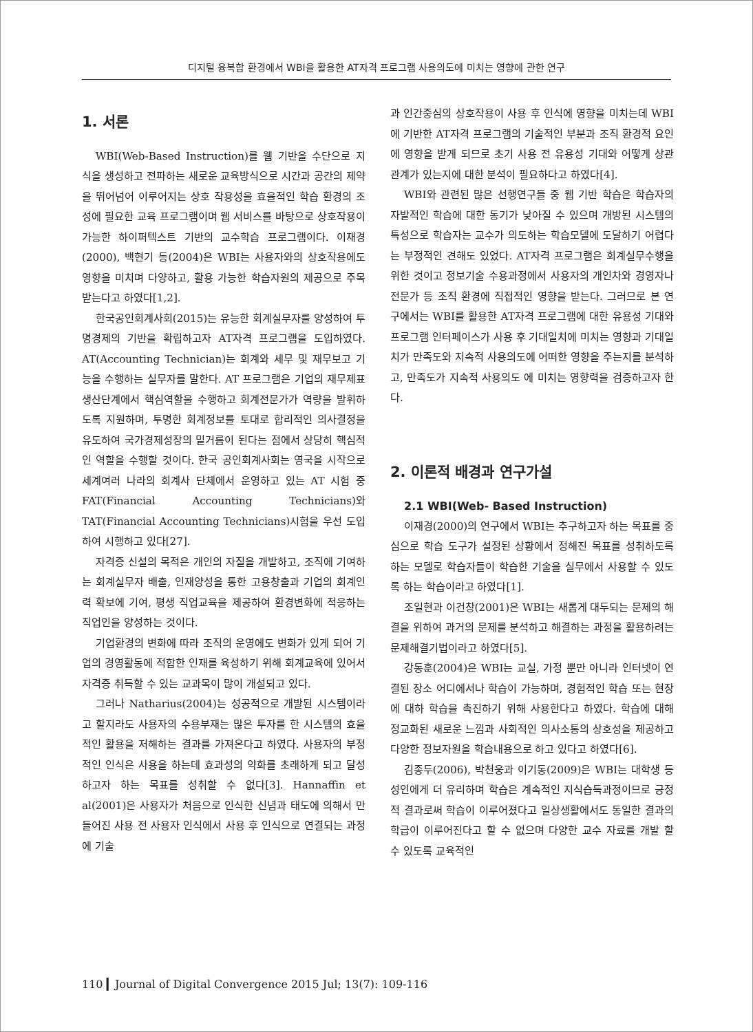디지털 융복합 환경에서 WBI을 활용한 AT자격 프로그램 사용의도에 미치는 영향에 관한 연구
1. 서론
WBI(Web-Based Instruction)를 웹 기반을 수단으로 지식을 생성하고 전파하는 새로운 교육방식으로 시간과 공간의 제약을 뛰어넘어 이루어지는 상호 작용성을 효율적인 학습 환경의 조성에 필요한 교육 프로그램이며 웹 서비스를 바탕으로 상호작용이 가능한 하이퍼텍스트 기반의 교수학습 프로그램이다. 이재경(2000), 백현기 등(2004)은 WBI는 사용자와의 상호작용에도 영향을 미치며 다양하고, 활용 가능한 학습자원의 제공으로 주목 받는다고 하였다[1,2].
한국공인회계사회(2015)는 유능한 회계실무자를 양성하여 투명경제의 기반을 확립하고자 AT자격 프로그램을 도입하였다. AT(Accounting Technician)는 회계와 세무 및 재무보고 기능을 수행하는 실무자를 말한다. AT 프로그램은 기업의 재무제표 생산단계에서 핵심역할을 수행하고 회계전문가가 역량을 발휘하도록 지원하며, 투명한 회계정보를 토대로 합리적인 의사결정을 유도하여 국가경제성장의 밑거름이 된다는 점에서 상당히 핵심적인 역할을 수행할 것이다. 한국 공인회계사회는 영국을 시작으로 세계여러 나라의 회계사 단체에서 운영하고 있는 AT 시험 중 FAT(Financial Accounting Technicians)와 TAT(Financial Accounting Technicians)시험을 우선 도입하여 시행하고 있다[27].
자격증 신설의 목적은 개인의 자질을 개발하고, 조직에 기여하는 회계실무자 배출, 인재양성을 통한 고용창출과 기업의 회계인력 확보에 기여, 평생 직업교육을 제공하여 환경변화에 적응하는 직업인을 양성하는 것이다.
기업환경의 변화에 따라 조직의 운영에도 변화가 있게 되어 기업의 경영활동에 적합한 인재를 육성하기 위해 회계교육에 있어서 자격증 취득할 수 있는 교과목이 많이 개설되고 있다.
그러나 Natharius(2004)는 성공적으로 개발된 시스템이라고 할지라도 사용자의 수용부재는 많은 투자를 한 시스템의 효율적인 활용을 저해하는 결과를 가져온다고 하였다. 사용자의 부정적인 인식은 사용을 하는데 효과성의 약화를 초래하게 되고 달성하고자 하는 목표를 성취할 수 없다[3]. Hannaffin et al(2001)은 사용자가 처음으로 인식한 신념과 태도에 의해서 만들어진 사용 전 사용자 인식에서 사용 후 인식으로 연결되는 과정에 기술
과 인간중심의 상호작용이 사용 후 인식에 영향을 미치는데 WBI에 기반한 AT자격 프로그램의 기술적인 부분과 조직 환경적 요인에 영향을 받게 되므로 초기 사용 전 유용성 기대와 어떻게 상관관계가 있는지에 대한 분석이 필요하다고 하였다[4].
WBI와 관련된 많은 선행연구들 중 웹 기반 학습은 학습자의 자발적인 학습에 대한 동기가 낮아질 수 있으며 개방된 시스템의 특성으로 학습자는 교수가 의도하는 학습모델에 도달하기 어렵다는 부정적인 견해도 있었다. AT자격 프로그램은 회계실무수행을 위한 것이고 정보기술 수용과정에서 사용자의 개인차와 경영자나 전문가 등 조직 환경에 직접적인 영향을 받는다. 그러므로 본 연구에서는 WBI를 활용한 AT자격 프로그램에 대한 유용성 기대와 프로그램 인터페이스가 사용 후 기대일치에 미치는 영향과 기대일치가 만족도와 지속적 사용의도에 어떠한 영향을 주는지를 분석하고, 만족도가 지속적 사용의도 에 미치는 영향력을 검증하고자 한다.
2. 이론적 배경과 연구가설
2.1 WBI(Web- Based Instruction)
이재경(2000)의 연구에서 WBI는 추구하고자 하는 목표를 중심으로 학습 도구가 설정된 상황에서 정해진 목표를 성취하도록 하는 모델로 학습자들이 학습한 기술을 실무에서 사용할 수 있도록 하는 학습이라고 하였다[1].
조일현과 이건창(2001)은 WBI는 새롭게 대두되는 문제의 해결을 위하여 과거의 문제를 분석하고 해결하는 과정을 활용하려는 문제해결기법이라고 하였다[5].
강동훈(2004)은 WBI는 교실, 가정 뿐만 아니라 인터넷이 연결된 장소 어디에서나 학습이 가능하며, 경험적인 학습 또는 현장에 대하 학습을 촉진하기 위해 사용한다고 하였다. 학습에 대해 정교화된 새로운 느낌과 사회적인 의사소통의 상호성을 제공하고 다양한 정보자원을 학습내용으로 하고 있다고 하였다[6].
김종두(2006), 박천웅과 이기동(2009)은 WBI는 대학생 등 성인에게 더 유리하며 학습은 계속적인 지식습득과정이므로 긍정적 결과로써 학습이 이루어졌다고 일상생활에서도 동일한 결과의 학급이 이루어진다고 할 수 없으며 다양한 교수 자료를 개발 할 수 있도록 교육적인
110 ▎Journal of Digital Convergence 2015 Jul; 13(7): 109-116